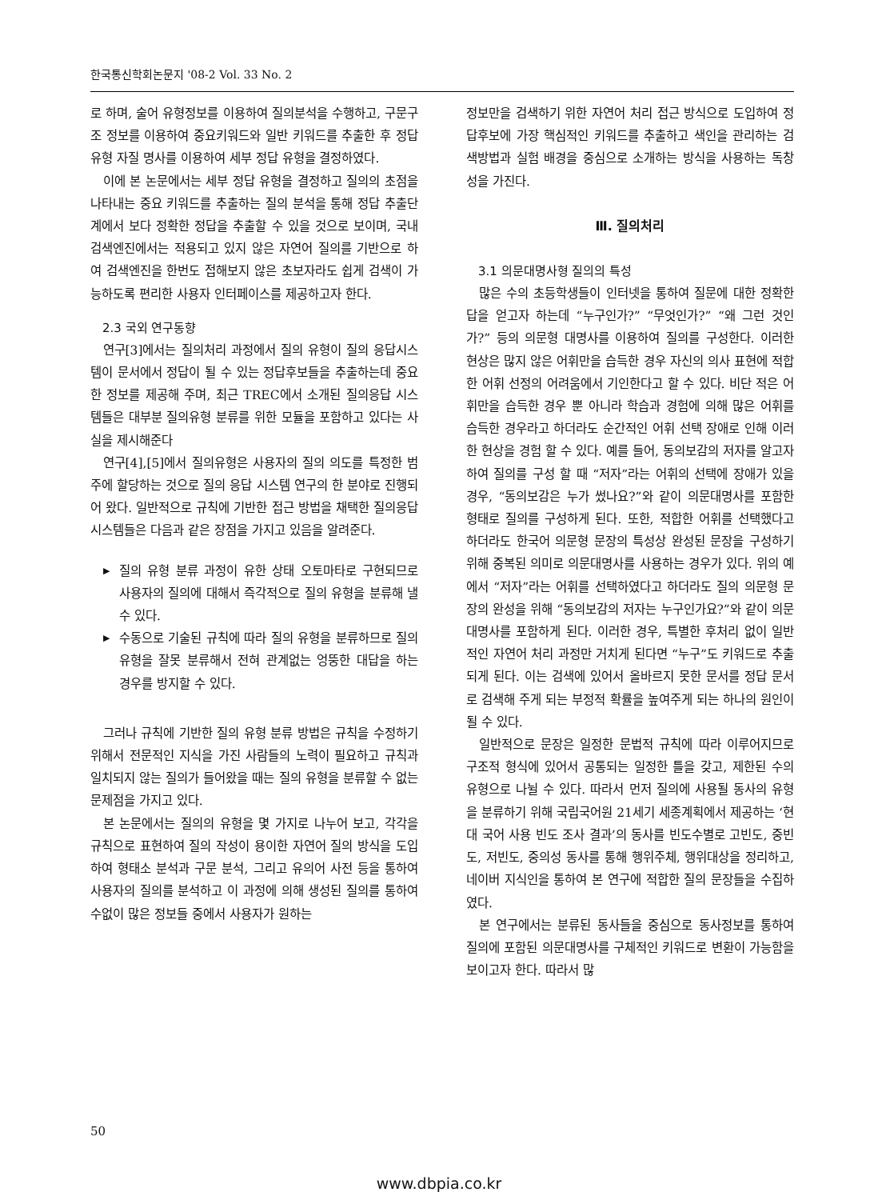한국통신학회논문지 '08-2 Vol. 33 No. 2
로 하며, 술어 유형정보를 이용하여 질의분석을 수행하고, 구문구조 정보를 이용하여 중요키워드와 일반 키워드를 추출한 후 정답 유형 자질 명사를 이용하여 세부 정답 유형을 결정하였다.
이에 본 논문에서는 세부 정답 유형을 결정하고 질의의 초점을 나타내는 중요 키워드를 추출하는 질의 분석을 통해 정답 추출단계에서 보다 정확한 정답을 추출할 수 있을 것으로 보이며, 국내 검색엔진에서는 적용되고 있지 않은 자연어 질의를 기반으로 하여 검색엔진을 한번도 접해보지 않은 초보자라도 쉽게 검색이 가능하도록 편리한 사용자 인터페이스를 제공하고자 한다.
2.3 국외 연구동향
연구[3]에서는 질의처리 과정에서 질의 유형이 질의 응답시스템이 문서에서 정답이 될 수 있는 정답후보들을 추출하는데 중요한 정보를 제공해 주며, 최근 TREC에서 소개된 질의응답 시스템들은 대부분 질의유형 분류를 위한 모듈을 포함하고 있다는 사실을 제시해준다
연구[4],[5]에서 질의유형은 사용자의 질의 의도를 특정한 범주에 할당하는 것으로 질의 응답 시스템 연구의 한 분야로 진행되어 왔다. 일반적으로 규칙에 기반한 접근 방법을 채택한 질의응답 시스템들은 다음과 같은 장점을 가지고 있음을 알려준다.
▶ 질의 유형 분류 과정이 유한 상태 오토마타로 구현되므로 사용자의 질의에 대해서 즉각적으로 질의 유형을 분류해 낼 수 있다.
▶ 수동으로 기술된 규칙에 따라 질의 유형을 분류하므로 질의 유형을 잘못 분류해서 전혀 관계없는 엉뚱한 대답을 하는 경우를 방지할 수 있다.
그러나 규칙에 기반한 질의 유형 분류 방법은 규칙을 수정하기 위해서 전문적인 지식을 가진 사람들의 노력이 필요하고 규칙과 일치되지 않는 질의가 들어왔을 때는 질의 유형을 분류할 수 없는 문제점을 가지고 있다.
본 논문에서는 질의의 유형을 몇 가지로 나누어 보고, 각각을 규칙으로 표현하여 질의 작성이 용이한 자연어 질의 방식을 도입하여 형태소 분석과 구문 분석, 그리고 유의어 사전 등을 통하여 사용자의 질의를 분석하고 이 과정에 의해 생성된 질의를 통하여 수없이 많은 정보들 중에서 사용자가 원하는
정보만을 검색하기 위한 자연어 처리 접근 방식으로 도입하여 정답후보에 가장 핵심적인 키워드를 추출하고 색인을 관리하는 검색방법과 실험 배경을 중심으로 소개하는 방식을 사용하는 독창성을 가진다.
Ⅲ. 질의처리
3.1 의문대명사형 질의의 특성
많은 수의 초등학생들이 인터넷을 통하여 질문에 대한 정확한 답을 얻고자 하는데 “누구인가?” “무엇인가?” “왜 그런 것인가?” 등의 의문형 대명사를 이용하여 질의를 구성한다. 이러한 현상은 많지 않은 어휘만을 습득한 경우 자신의 의사 표현에 적합한 어휘 선정의 어려움에서 기인한다고 할 수 있다. 비단 적은 어휘만을 습득한 경우 뿐 아니라 학습과 경험에 의해 많은 어휘를 습득한 경우라고 하더라도 순간적인 어휘 선택 장애로 인해 이러한 현상을 경험 할 수 있다. 예를 들어, 동의보감의 저자를 알고자하여 질의를 구성 할 때 “저자”라는 어휘의 선택에 장애가 있을 경우, “동의보감은 누가 썼나요?”와 같이 의문대명사를 포함한 형태로 질의를 구성하게 된다. 또한, 적합한 어휘를 선택했다고 하더라도 한국어 의문형 문장의 특성상 완성된 문장을 구성하기위해 중복된 의미로 의문대명사를 사용하는 경우가 있다. 위의 예에서 “저자”라는 어휘를 선택하였다고 하더라도 질의 의문형 문장의 완성을 위해 “동의보감의 저자는 누구인가요?”와 같이 의문대명사를 포함하게 된다. 이러한 경우, 특별한 후처리 없이 일반적인 자연어 처리 과정만 거치게 된다면 “누구”도 키워드로 추출되게 된다. 이는 검색에 있어서 올바르지 못한 문서를 정답 문서로 검색해 주게 되는 부정적 확률을 높여주게 되는 하나의 원인이 될 수 있다.
일반적으로 문장은 일정한 문법적 규칙에 따라 이루어지므로 구조적 형식에 있어서 공통되는 일정한 틀을 갖고, 제한된 수의 유형으로 나뉠 수 있다. 따라서 먼저 질의에 사용될 동사의 유형을 분류하기 위해 국립국어원 21세기 세종계획에서 제공하는 ‘현대 국어 사용 빈도 조사 결과’의 동사를 빈도수별로 고빈도, 중빈도, 저빈도, 중의성 동사를 통해 행위주체, 행위대상을 정리하고, 네이버 지식인을 통하여 본 연구에 적합한 질의 문장들을 수집하였다.
본 연구에서는 분류된 동사들을 중심으로 동사정보를 통하여 질의에 포함된 의문대명사를 구체적인 키워드로 변환이 가능함을 보이고자 한다. 따라서 많
50
www.dbpia.co.kr